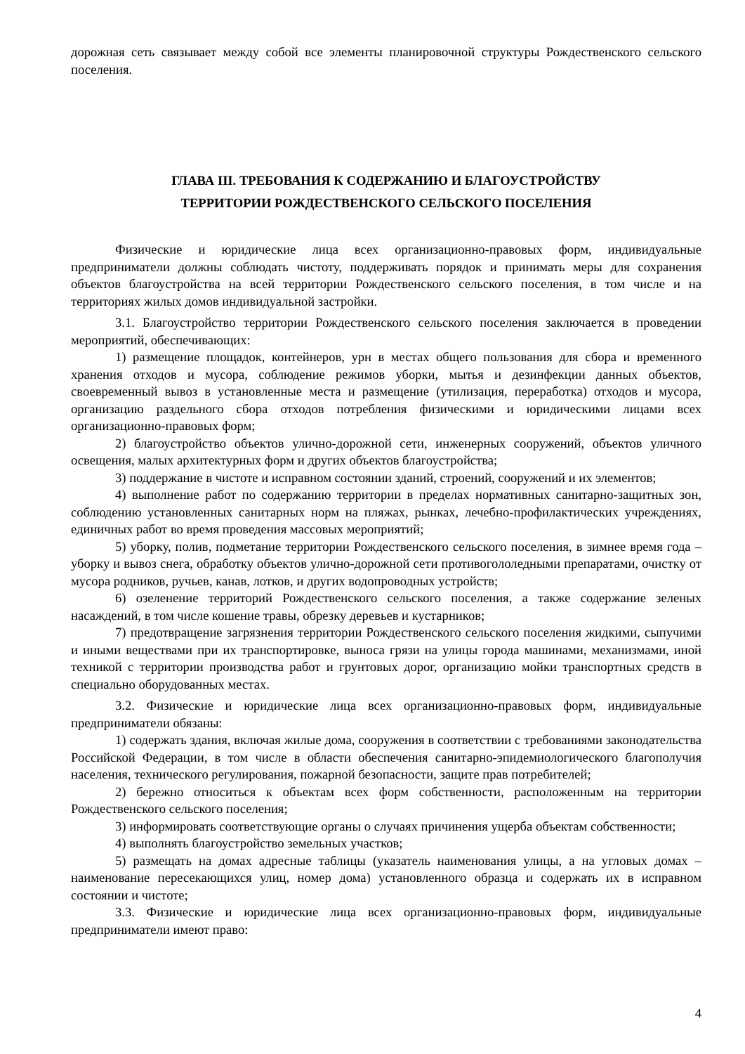дорожная сеть связывает между собой все элементы планировочной структуры Рождественского сельского поселения.
ГЛАВА III. ТРЕБОВАНИЯ К СОДЕРЖАНИЮ И БЛАГОУСТРОЙСТВУ
ТЕРРИТОРИИ РОЖДЕСТВЕНСКОГО СЕЛЬСКОГО ПОСЕЛЕНИЯ
Физические и юридические лица всех организационно-правовых форм, индивидуальные предприниматели должны соблюдать чистоту, поддерживать порядок и принимать меры для сохранения объектов благоустройства на всей территории Рождественского сельского поселения, в том числе и на территориях жилых домов индивидуальной застройки.
3.1. Благоустройство территории Рождественского сельского поселения заключается в проведении мероприятий, обеспечивающих:
1) размещение площадок, контейнеров, урн в местах общего пользования для сбора и временного хранения отходов и мусора, соблюдение режимов уборки, мытья и дезинфекции данных объектов, своевременный вывоз в установленные места и размещение (утилизация, переработка) отходов и мусора, организацию раздельного сбора отходов потребления физическими и юридическими лицами всех организационно-правовых форм;
2) благоустройство объектов улично-дорожной сети, инженерных сооружений, объектов уличного освещения, малых архитектурных форм и других объектов благоустройства;
3) поддержание в чистоте и исправном состоянии зданий, строений, сооружений и их элементов;
4) выполнение работ по содержанию территории в пределах нормативных санитарно-защитных зон, соблюдению установленных санитарных норм на пляжах, рынках, лечебно-профилактических учреждениях, единичных работ во время проведения массовых мероприятий;
5) уборку, полив, подметание территории Рождественского сельского поселения, в зимнее время года – уборку и вывоз снега, обработку объектов улично-дорожной сети противогололедными препаратами, очистку от мусора родников, ручьев, канав, лотков, и других водопроводных устройств;
6) озеленение территорий Рождественского сельского поселения, а также содержание зеленых насаждений, в том числе кошение травы, обрезку деревьев и кустарников;
7) предотвращение загрязнения территории Рождественского сельского поселения жидкими, сыпучими и иными веществами при их транспортировке, выноса грязи на улицы города машинами, механизмами, иной техникой с территории производства работ и грунтовых дорог, организацию мойки транспортных средств в специально оборудованных местах.
3.2. Физические и юридические лица всех организационно-правовых форм, индивидуальные предприниматели обязаны:
1) содержать здания, включая жилые дома, сооружения в соответствии с требованиями законодательства Российской Федерации, в том числе в области обеспечения санитарно-эпидемиологического благополучия населения, технического регулирования, пожарной безопасности, защите прав потребителей;
2) бережно относиться к объектам всех форм собственности, расположенным на территории Рождественского сельского поселения;
3) информировать соответствующие органы о случаях причинения ущерба объектам собственности;
4) выполнять благоустройство земельных участков;
5) размещать на домах адресные таблицы (указатель наименования улицы, а на угловых домах – наименование пересекающихся улиц, номер дома) установленного образца и содержать их в исправном состоянии и чистоте;
3.3. Физические и юридические лица всех организационно-правовых форм, индивидуальные предприниматели имеют право:
4